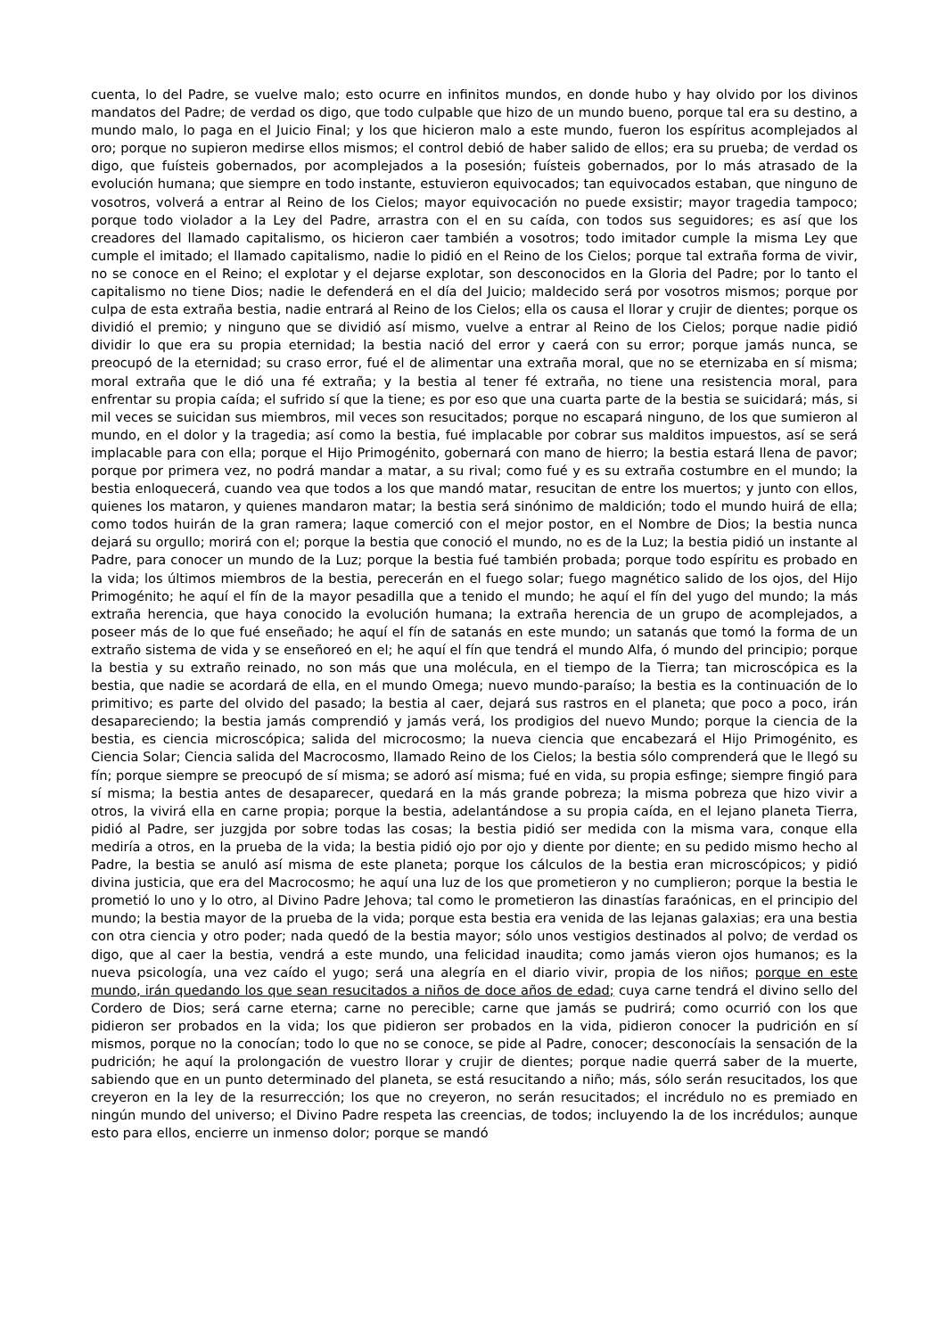cuenta, lo del Padre, se vuelve malo; esto ocurre en infinitos mundos, en donde hubo y hay olvido por los divinos mandatos del Padre; de verdad os digo, que todo culpable que hizo de un mundo bueno, porque tal era su destino, a mundo malo, lo paga en el Juicio Final; y los que hicieron malo a este mundo, fueron los espíritus acomplejados al oro; porque no supieron medirse ellos mismos; el control debió de haber salido de ellos; era su prueba; de verdad os digo, que fuísteis gobernados, por acomplejados a la posesión; fuísteis gobernados, por lo más atrasado de la evolución humana; que siempre en todo instante, estuvieron equivocados; tan equivocados estaban, que ninguno de vosotros, volverá a entrar al Reino de los Cielos; mayor equivocación no puede exsistir; mayor tragedia tampoco; porque todo violador a la Ley del Padre, arrastra con el en su caída, con todos sus seguidores; es así que los creadores del llamado capitalismo, os hicieron caer también a vosotros; todo imitador cumple la misma Ley que cumple el imitado; el llamado capitalismo, nadie lo pidió en el Reino de los Cielos; porque tal extraña forma de vivir, no se conoce en el Reino; el explotar y el dejarse explotar, son desconocidos en la Gloria del Padre; por lo tanto el capitalismo no tiene Dios; nadie le defenderá en el día del Juicio; maldecido será por vosotros mismos; porque por culpa de esta extraña bestia, nadie entrará al Reino de los Cielos; ella os causa el llorar y crujir de dientes; porque os dividió el premio; y ninguno que se dividió así mismo, vuelve a entrar al Reino de los Cielos; porque nadie pidió dividir lo que era su propia eternidad; la bestia nació del error y caerá con su error; porque jamás nunca, se preocupó de la eternidad; su craso error, fué el de alimentar una extraña moral, que no se eternizaba en sí misma; moral extraña que le dió una fé extraña; y la bestia al tener fé extraña, no tiene una resistencia moral, para enfrentar su propia caída; el sufrido sí que la tiene; es por eso que una cuarta parte de la bestia se suicidará; más, si mil veces se suicidan sus miembros, mil veces son resucitados; porque no escapará ninguno, de los que sumieron al mundo, en el dolor y la tragedia; así como la bestia, fué implacable por cobrar sus malditos impuestos, así se será implacable para con ella; porque el Hijo Primogénito, gobernará con mano de hierro; la bestia estará llena de pavor; porque por primera vez, no podrá mandar a matar, a su rival; como fué y es su extraña costumbre en el mundo; la bestia enloquecerá, cuando vea que todos a los que mandó matar, resucitan de entre los muertos; y junto con ellos, quienes los mataron, y quienes mandaron matar; la bestia será sinónimo de maldición; todo el mundo huirá de ella; como todos huirán de la gran ramera; laque comerció con el mejor postor, en el Nombre de Dios; la bestia nunca dejará su orgullo; morirá con el; porque la bestia que conoció el mundo, no es de la Luz; la bestia pidió un instante al Padre, para conocer un mundo de la Luz; porque la bestia fué también probada; porque todo espíritu es probado en la vida; los últimos miembros de la bestia, perecerán en el fuego solar; fuego magnético salido de los ojos, del Hijo Primogénito; he aquí el fín de la mayor pesadilla que a tenido el mundo; he aquí el fín del yugo del mundo; la más extraña herencia, que haya conocido la evolución humana; la extraña herencia de un grupo de acomplejados, a poseer más de lo que fué enseñado; he aquí el fín de satanás en este mundo; un satanás que tomó la forma de un extraño sistema de vida y se enseñoreó en el; he aquí el fín que tendrá el mundo Alfa, ó mundo del principio; porque la bestia y su extraño reinado, no son más que una molécula, en el tiempo de la Tierra; tan microscópica es la bestia, que nadie se acordará de ella, en el mundo Omega; nuevo mundo-paraíso; la bestia es la continuación de lo primitivo; es parte del olvido del pasado; la bestia al caer, dejará sus rastros en el planeta; que poco a poco, irán desapareciendo; la bestia jamás comprendió y jamás verá, los prodigios del nuevo Mundo; porque la ciencia de la bestia, es ciencia microscópica; salida del microcosmo; la nueva ciencia que encabezará el Hijo Primogénito, es Ciencia Solar; Ciencia salida del Macrocosmo, llamado Reino de los Cielos; la bestia sólo comprenderá que le llegó su fín; porque siempre se preocupó de sí misma; se adoró así misma; fué en vida, su propia esfinge; siempre fingió para sí misma; la bestia antes de desaparecer, quedará en la más grande pobreza; la misma pobreza que hizo vivir a otros, la vivirá ella en carne propia; porque la bestia, adelantándose a su propia caída, en el lejano planeta Tierra, pidió al Padre, ser juzgjda por sobre todas las cosas; la bestia pidió ser medida con la misma vara, conque ella mediría a otros, en la prueba de la vida; la bestia pidió ojo por ojo y diente por diente; en su pedido mismo hecho al Padre, la bestia se anuló así misma de este planeta; porque los cálculos de la bestia eran microscópicos; y pidió divina justicia, que era del Macrocosmo; he aquí una luz de los que prometieron y no cumplieron; porque la bestia le prometió lo uno y lo otro, al Divino Padre Jehova; tal como le prometieron las dinastías faraónicas, en el principio del mundo; la bestia mayor de la prueba de la vida; porque esta bestia era venida de las lejanas galaxias; era una bestia con otra ciencia y otro poder; nada quedó de la bestia mayor; sólo unos vestigios destinados al polvo; de verdad os digo, que al caer la bestia, vendrá a este mundo, una felicidad inaudita; como jamás vieron ojos humanos; es la nueva psicología, una vez caído el yugo; será una alegría en el diario vivir, propia de los niños; porque en este mundo, irán quedando los que sean resucitados a niños de doce años de edad; cuya carne tendrá el divino sello del Cordero de Dios; será carne eterna; carne no perecible; carne que jamás se pudrirá; como ocurrió con los que pidieron ser probados en la vida; los que pidieron ser probados en la vida, pidieron conocer la pudrición en sí mismos, porque no la conocían; todo lo que no se conoce, se pide al Padre, conocer; desconocíais la sensación de la pudrición; he aquí la prolongación de vuestro llorar y crujir de dientes; porque nadie querrá saber de la muerte, sabiendo que en un punto determinado del planeta, se está resucitando a niño; más, sólo serán resucitados, los que creyeron en la ley de la resurrección; los que no creyeron, no serán resucitados; el incrédulo no es premiado en ningún mundo del universo; el Divino Padre respeta las creencias, de todos; incluyendo la de los incrédulos; aunque esto para ellos, encierre un inmenso dolor; porque se mandó